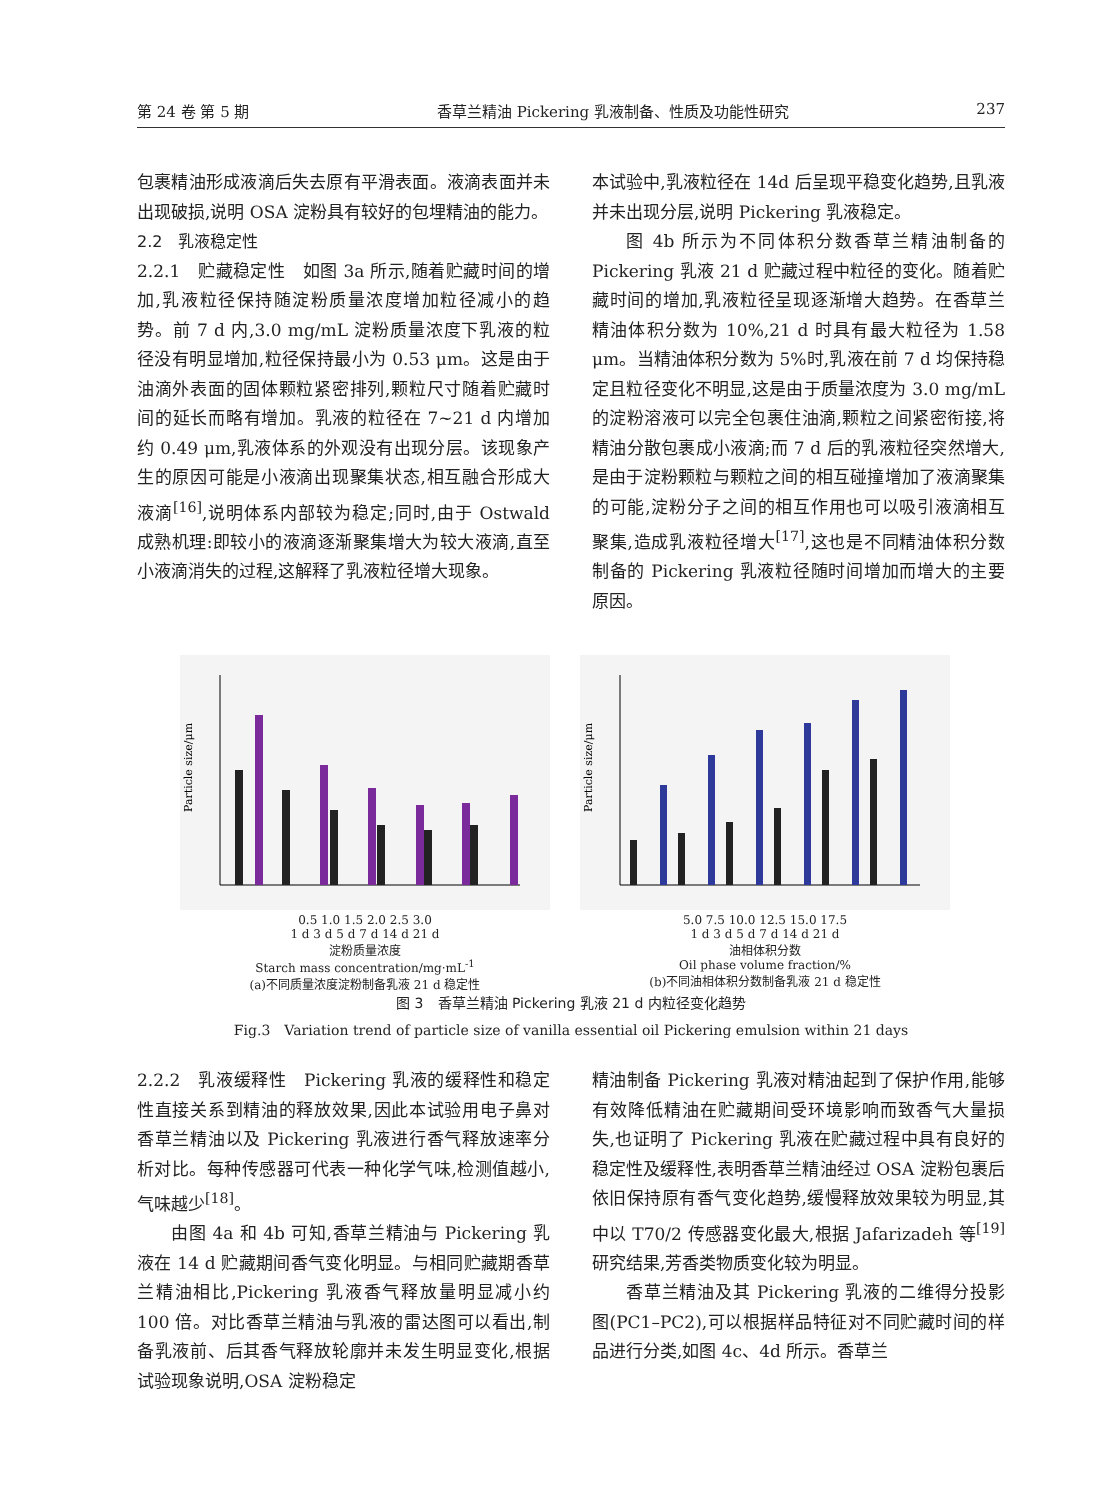第 24 卷 第 5 期 香草兰精油 Pickering 乳液制备、性质及功能性研究 237
包裹精油形成液滴后失去原有平滑表面。液滴表面并未出现破损,说明 OSA 淀粉具有较好的包埋精油的能力。
2.2　乳液稳定性
2.2.1　贮藏稳定性　如图 3a 所示,随着贮藏时间的增加,乳液粒径保持随淀粉质量浓度增加粒径减小的趋势。前 7 d 内,3.0 mg/mL 淀粉质量浓度下乳液的粒径没有明显增加,粒径保持最小为 0.53 μm。这是由于油滴外表面的固体颗粒紧密排列,颗粒尺寸随着贮藏时间的延长而略有增加。乳液的粒径在 7~21 d 内增加约 0.49 μm,乳液体系的外观没有出现分层。该现象产生的原因可能是小液滴出现聚集状态,相互融合形成大液滴<sup>[16]</sup>,说明体系内部较为稳定;同时,由于 Ostwald 成熟机理:即较小的液滴逐渐聚集增大为较大液滴,直至小液滴消失的过程,这解释了乳液粒径增大现象。
本试验中,乳液粒径在 14d 后呈现平稳变化趋势,且乳液并未出现分层,说明 Pickering 乳液稳定。
图 4b 所示为不同体积分数香草兰精油制备的 Pickering 乳液 21 d 贮藏过程中粒径的变化。随着贮藏时间的增加,乳液粒径呈现逐渐增大趋势。在香草兰精油体积分数为 10%,21 d 时具有最大粒径为 1.58 μm。当精油体积分数为 5%时,乳液在前 7 d 均保持稳定且粒径变化不明显,这是由于质量浓度为 3.0 mg/mL 的淀粉溶液可以完全包裹住油滴,颗粒之间紧密衔接,将精油分散包裹成小液滴;而 7 d 后的乳液粒径突然增大,是由于淀粉颗粒与颗粒之间的相互碰撞增加了液滴聚集的可能,淀粉分子之间的相互作用也可以吸引液滴相互聚集,造成乳液粒径增大<sup>[17]</sup>,这也是不同精油体积分数制备的 Pickering 乳液粒径随时间增加而增大的主要原因。
Particle size/μm
0.5 1.0 1.5 2.0 2.5 3.0
1 d 3 d 5 d 7 d 14 d 21 d
淀粉质量浓度
Starch mass concentration/mg·mL<sup>-1</sup>
(a)不同质量浓度淀粉制备乳液 21 d 稳定性
Particle size/μm
5.0 7.5 10.0 12.5 15.0 17.5
1 d 3 d 5 d 7 d 14 d 21 d
油相体积分数
Oil phase volume fraction/%
(b)不同油相体积分数制备乳液 21 d 稳定性
图 3　香草兰精油 Pickering 乳液 21 d 内粒径变化趋势
Fig.3　Variation trend of particle size of vanilla essential oil Pickering emulsion within 21 days
2.2.2　乳液缓释性　Pickering 乳液的缓释性和稳定性直接关系到精油的释放效果,因此本试验用电子鼻对香草兰精油以及 Pickering 乳液进行香气释放速率分析对比。每种传感器可代表一种化学气味,检测值越小,气味越少<sup>[18]</sup>。
由图 4a 和 4b 可知,香草兰精油与 Pickering 乳液在 14 d 贮藏期间香气变化明显。与相同贮藏期香草兰精油相比,Pickering 乳液香气释放量明显减小约 100 倍。对比香草兰精油与乳液的雷达图可以看出,制备乳液前、后其香气释放轮廓并未发生明显变化,根据试验现象说明,OSA 淀粉稳定
精油制备 Pickering 乳液对精油起到了保护作用,能够有效降低精油在贮藏期间受环境影响而致香气大量损失,也证明了 Pickering 乳液在贮藏过程中具有良好的稳定性及缓释性,表明香草兰精油经过 OSA 淀粉包裹后依旧保持原有香气变化趋势,缓慢释放效果较为明显,其中以 T70/2 传感器变化最大,根据 Jafarizadeh 等<sup>[19]</sup>研究结果,芳香类物质变化较为明显。
香草兰精油及其 Pickering 乳液的二维得分投影图(PC1–PC2),可以根据样品特征对不同贮藏时间的样品进行分类,如图 4c、4d 所示。香草兰